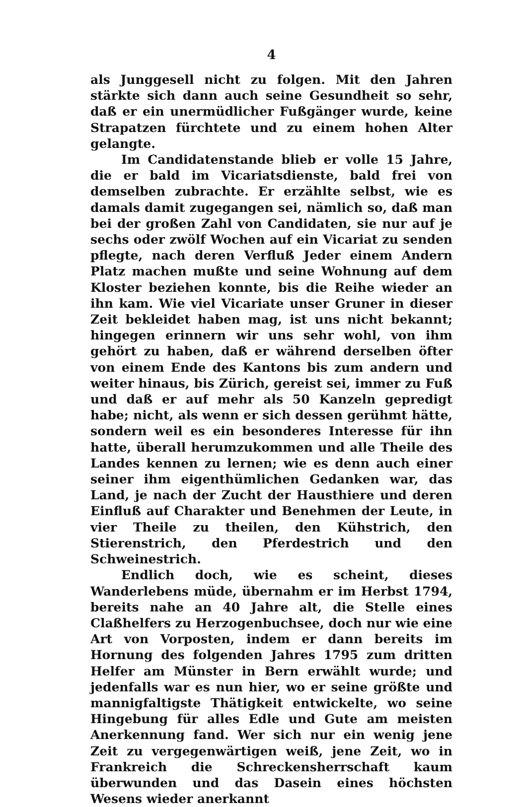4
als Junggesell nicht zu folgen. Mit den Jahren stärkte sich dann auch seine Gesundheit so sehr, daß er ein unermüdlicher Fußgänger wurde, keine Strapatzen fürchtete und zu einem hohen Alter gelangte.
Im Candidatenstande blieb er volle 15 Jahre, die er bald im Vicariatsdienste, bald frei von demselben zubrachte. Er erzählte selbst, wie es damals damit zugegangen sei, nämlich so, daß man bei der großen Zahl von Candidaten, sie nur auf je sechs oder zwölf Wochen auf ein Vicariat zu senden pflegte, nach deren Verfluß Jeder einem Andern Platz machen mußte und seine Wohnung auf dem Kloster beziehen konnte, bis die Reihe wieder an ihn kam. Wie viel Vicariate unser Gruner in dieser Zeit bekleidet haben mag, ist uns nicht bekannt; hingegen erinnern wir uns sehr wohl, von ihm gehört zu haben, daß er während derselben öfter von einem Ende des Kantons bis zum andern und weiter hinaus, bis Zürich, gereist sei, immer zu Fuß und daß er auf mehr als 50 Kanzeln gepredigt habe; nicht, als wenn er sich dessen gerühmt hätte, sondern weil es ein besonderes Interesse für ihn hatte, überall herumzukommen und alle Theile des Landes kennen zu lernen; wie es denn auch einer seiner ihm eigenthümlichen Gedanken war, das Land, je nach der Zucht der Hausthiere und deren Einfluß auf Charakter und Benehmen der Leute, in vier Theile zu theilen, den Kühstrich, den Stierenstrich, den Pferdestrich und den Schweinestrich.
Endlich doch, wie es scheint, dieses Wanderlebens müde, übernahm er im Herbst 1794, bereits nahe an 40 Jahre alt, die Stelle eines Claßhelfers zu Herzogenbuchsee, doch nur wie eine Art von Vorposten, indem er dann bereits im Hornung des folgenden Jahres 1795 zum dritten Helfer am Münster in Bern erwählt wurde; und jedenfalls war es nun hier, wo er seine größte und mannigfaltigste Thätigkeit entwickelte, wo seine Hingebung für alles Edle und Gute am meisten Anerkennung fand. Wer sich nur ein wenig jene Zeit zu vergegenwärtigen weiß, jene Zeit, wo in Frankreich die Schreckensherrschaft kaum überwunden und das Dasein eines höchsten Wesens wieder anerkannt